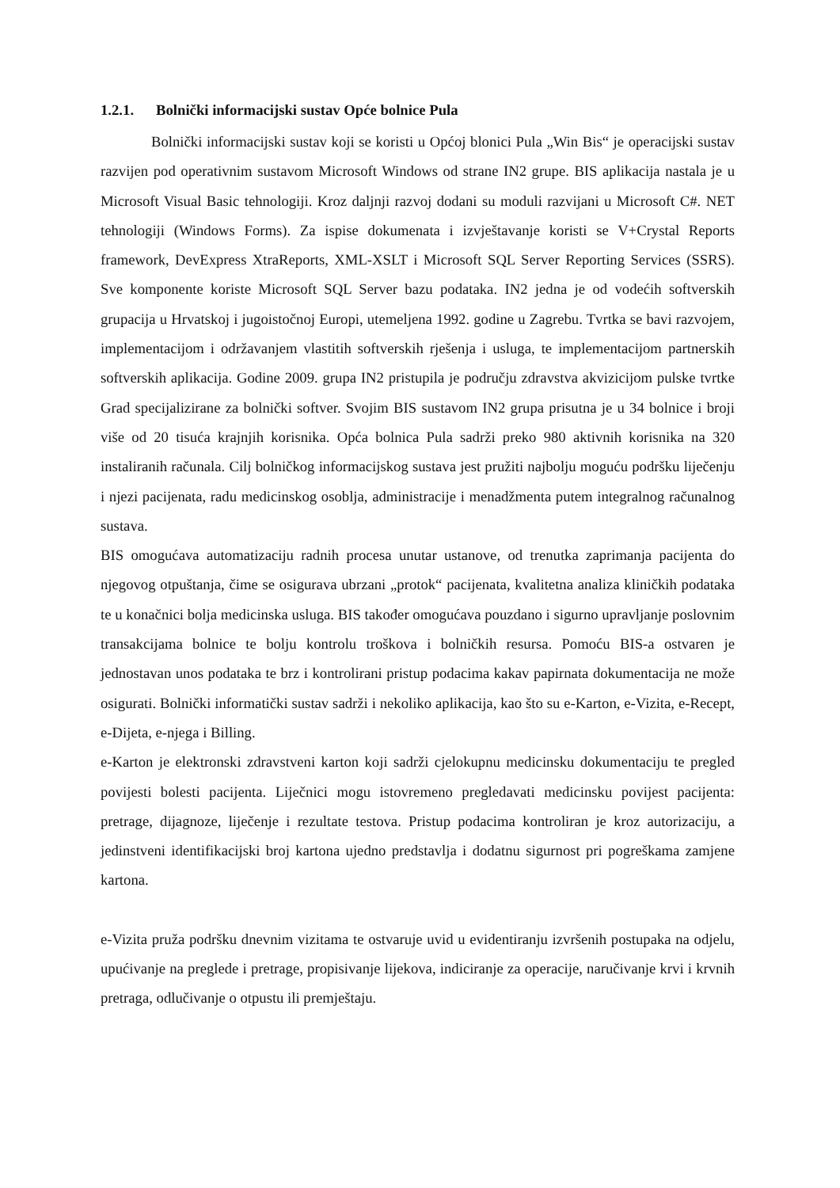1.2.1. Bolnički informacijski sustav Opće bolnice Pula
Bolnički informacijski sustav koji se koristi u Općoj blonici Pula „Win Bis“ je operacijski sustav razvijen pod operativnim sustavom Microsoft Windows od strane IN2 grupe. BIS aplikacija nastala je u Microsoft Visual Basic tehnologiji. Kroz daljnji razvoj dodani su moduli razvijani u Microsoft C#. NET tehnologiji (Windows Forms). Za ispise dokumenata i izvještavanje koristi se V+Crystal Reports framework, DevExpress XtraReports, XML-XSLT i Microsoft SQL Server Reporting Services (SSRS). Sve komponente koriste Microsoft SQL Server bazu podataka. IN2 jedna je od vodećih softverskih grupacija u Hrvatskoj i jugoistočnoj Europi, utemeljena 1992. godine u Zagrebu. Tvrtka se bavi razvojem, implementacijom i održavanjem vlastitih softverskih rješenja i usluga, te implementacijom partnerskih softverskih aplikacija. Godine 2009. grupa IN2 pristupila je području zdravstva akvizicijom pulske tvrtke Grad specijalizirane za bolnički softver. Svojim BIS sustavom IN2 grupa prisutna je u 34 bolnice i broji više od 20 tisuća krajnjih korisnika. Opća bolnica Pula sadrži preko 980 aktivnih korisnika na 320 instaliranih računala. Cilj bolničkog informacijskog sustava jest pružiti najbolju moguću podršku liječenju i njezi pacijenata, radu medicinskog osoblja, administracije i menadžmenta putem integralnog računalnog sustava.
BIS omogućava automatizaciju radnih procesa unutar ustanove, od trenutka zaprimanja pacijenta do njegovog otpuštanja, čime se osigurava ubrzani „protok“ pacijenata, kvalitetna analiza kliničkih podataka te u konačnici bolja medicinska usluga. BIS također omogućava pouzdano i sigurno upravljanje poslovnim transakcijama bolnice te bolju kontrolu troškova i bolničkih resursa. Pomoću BIS-a ostvaren je jednostavan unos podataka te brz i kontrolirani pristup podacima kakav papirnata dokumentacija ne može osigurati. Bolnički informatički sustav sadrži i nekoliko aplikacija, kao što su e-Karton, e-Vizita, e-Recept, e-Dijeta, e-njega i Billing.
e-Karton je elektronski zdravstveni karton koji sadrži cjelokupnu medicinsku dokumentaciju te pregled povijesti bolesti pacijenta. Liječnici mogu istovremeno pregledavati medicinsku povijest pacijenta: pretrage, dijagnoze, liječenje i rezultate testova. Pristup podacima kontroliran je kroz autorizaciju, a jedinstveni identifikacijski broj kartona ujedno predstavlja i dodatnu sigurnost pri pogreškama zamjene kartona.
e-Vizita pruža podršku dnevnim vizitama te ostvaruje uvid u evidentiranju izvršenih postupaka na odjelu, upućivanje na preglede i pretrage, propisivanje lijekova, indiciranje za operacije, naručivanje krvi i krvnih pretraga, odlučivanje o otpustu ili premještaju.